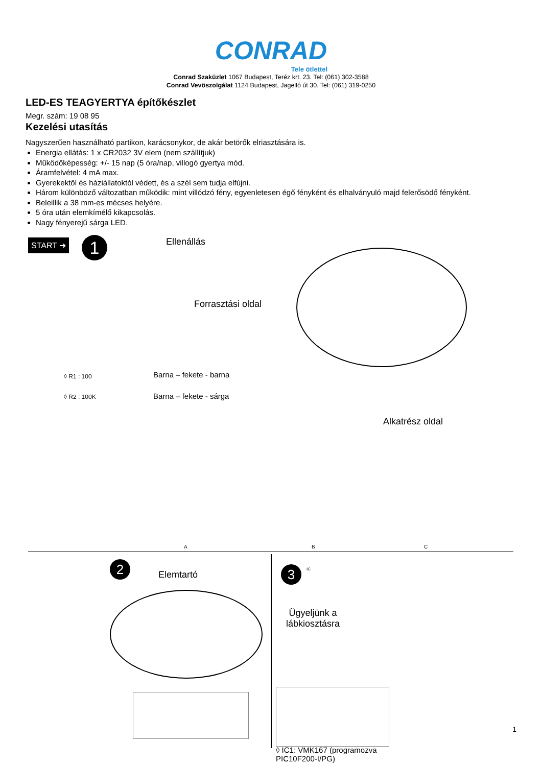CONRAD
Tele ötlettel
Conrad Szaküzlet 1067 Budapest, Teréz krt. 23. Tel: (061) 302-3588
Conrad Vevőszolgálat 1124 Budapest, Jagelló út 30. Tel: (061) 319-0250
LED-ES TEAGYERTYA építőkészlet
Megr. szám: 19 08 95
Kezelési utasítás
Nagyszerűen használható partikon, karácsonykor, de akár betörők elriasztására is.
Energia ellátás: 1 x CR2032 3V elem (nem szállítjuk)
Működőképesség: +/- 15 nap (5 óra/nap, villogó gyertya mód.
Áramfelvétel: 4 mA max.
Gyerekektől és háziállatoktól védett, és a szél sem tudja elfújni.
Három különböző változatban működik: mint villódzó fény, egyenletesen égő fényként és elhalványuló majd felerősödő fényként.
Beleillik a 38 mm-es mécses helyére.
5 óra után elemkímélő kikapcsolás.
Nagy fényerejű sárga LED.
START ➜ 1 Ellenállás
Forrasztási oldal
◊ R1 : 100 Barna – fekete - barna
◊ R2 : 100K Barna – fekete - sárga
Alkatrész oldal
A B C
2 Elemtartó 3 IC
Ügyeljünk a
lábkiosztásra
◊ IC1: VMK167 (programozva
PIC10F200-I/PG)
1